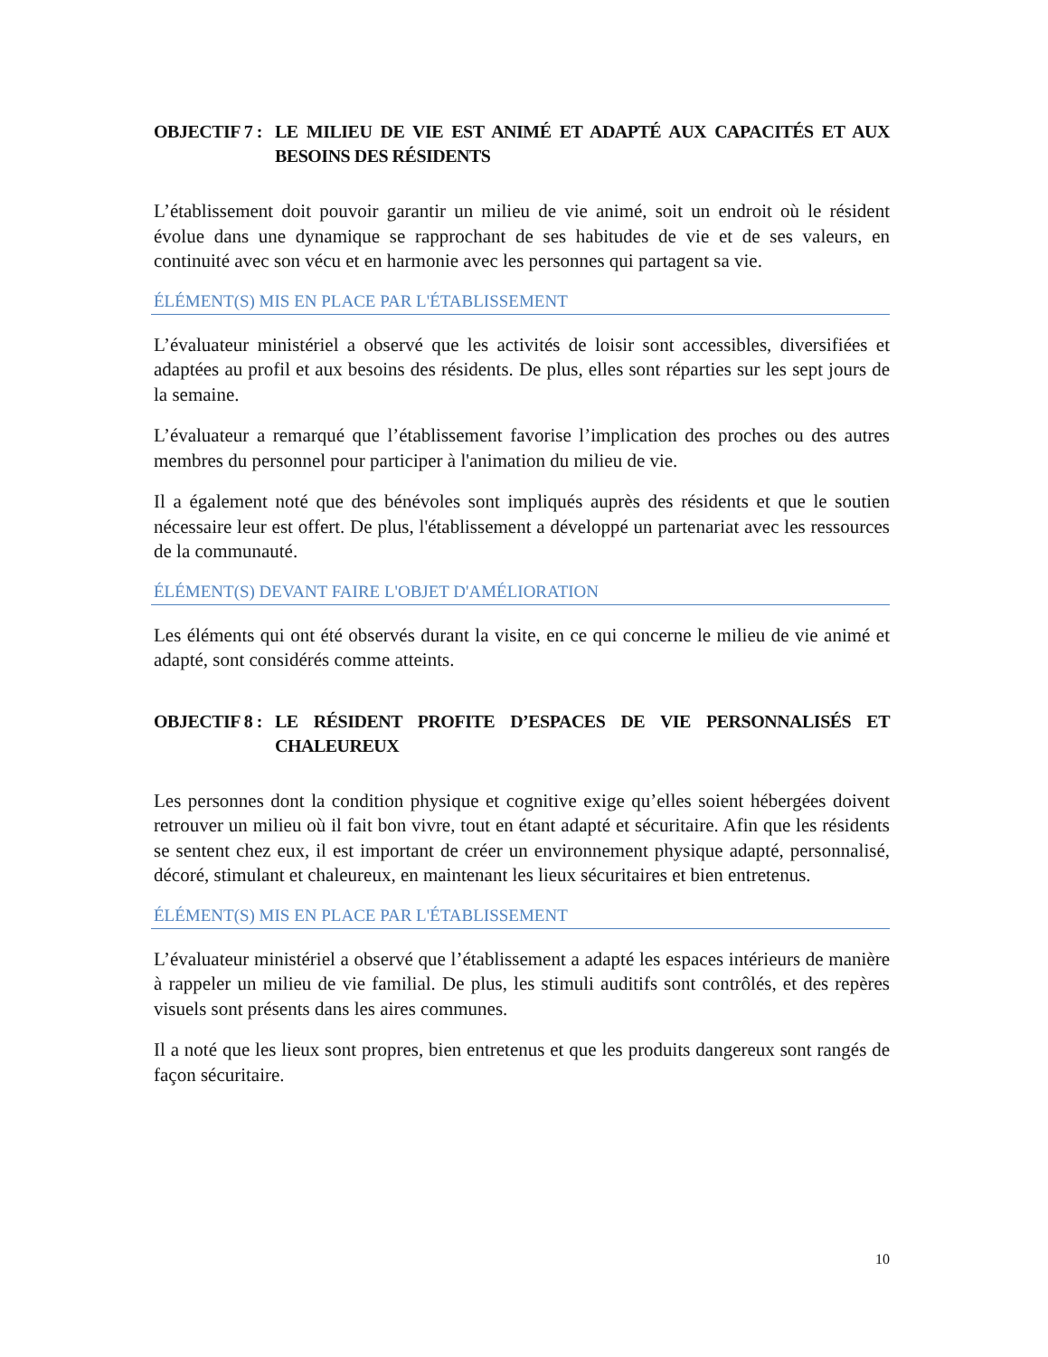OBJECTIF 7 :
LE MILIEU DE VIE EST ANIMÉ ET ADAPTÉ AUX CAPACITÉS ET AUX BESOINS DES RÉSIDENTS
L’établissement doit pouvoir garantir un milieu de vie animé, soit un endroit où le résident évolue dans une dynamique se rapprochant de ses habitudes de vie et de ses valeurs, en continuité avec son vécu et en harmonie avec les personnes qui partagent sa vie.
ÉLÉMENT(S) MIS EN PLACE PAR L'ÉTABLISSEMENT
L’évaluateur ministériel a observé que les activités de loisir sont accessibles, diversifiées et adaptées au profil et aux besoins des résidents. De plus, elles sont réparties sur les sept jours de la semaine.
L’évaluateur a remarqué que l’établissement favorise l’implication des proches ou des autres membres du personnel pour participer à l'animation du milieu de vie.
Il a également noté que des bénévoles sont impliqués auprès des résidents et que le soutien nécessaire leur est offert. De plus, l'établissement a développé un partenariat avec les ressources de la communauté.
ÉLÉMENT(S) DEVANT FAIRE L'OBJET D'AMÉLIORATION
Les éléments qui ont été observés durant la visite, en ce qui concerne le milieu de vie animé et adapté, sont considérés comme atteints.
OBJECTIF 8 :
LE RÉSIDENT PROFITE D’ESPACES DE VIE PERSONNALISÉS ET CHALEUREUX
Les personnes dont la condition physique et cognitive exige qu’elles soient hébergées doivent retrouver un milieu où il fait bon vivre, tout en étant adapté et sécuritaire. Afin que les résidents se sentent chez eux, il est important de créer un environnement physique adapté, personnalisé, décoré, stimulant et chaleureux, en maintenant les lieux sécuritaires et bien entretenus.
ÉLÉMENT(S) MIS EN PLACE PAR L'ÉTABLISSEMENT
L’évaluateur ministériel a observé que l’établissement a adapté les espaces intérieurs de manière à rappeler un milieu de vie familial. De plus, les stimuli auditifs sont contrôlés, et des repères visuels sont présents dans les aires communes.
Il a noté que les lieux sont propres, bien entretenus et que les produits dangereux sont rangés de façon sécuritaire.
10